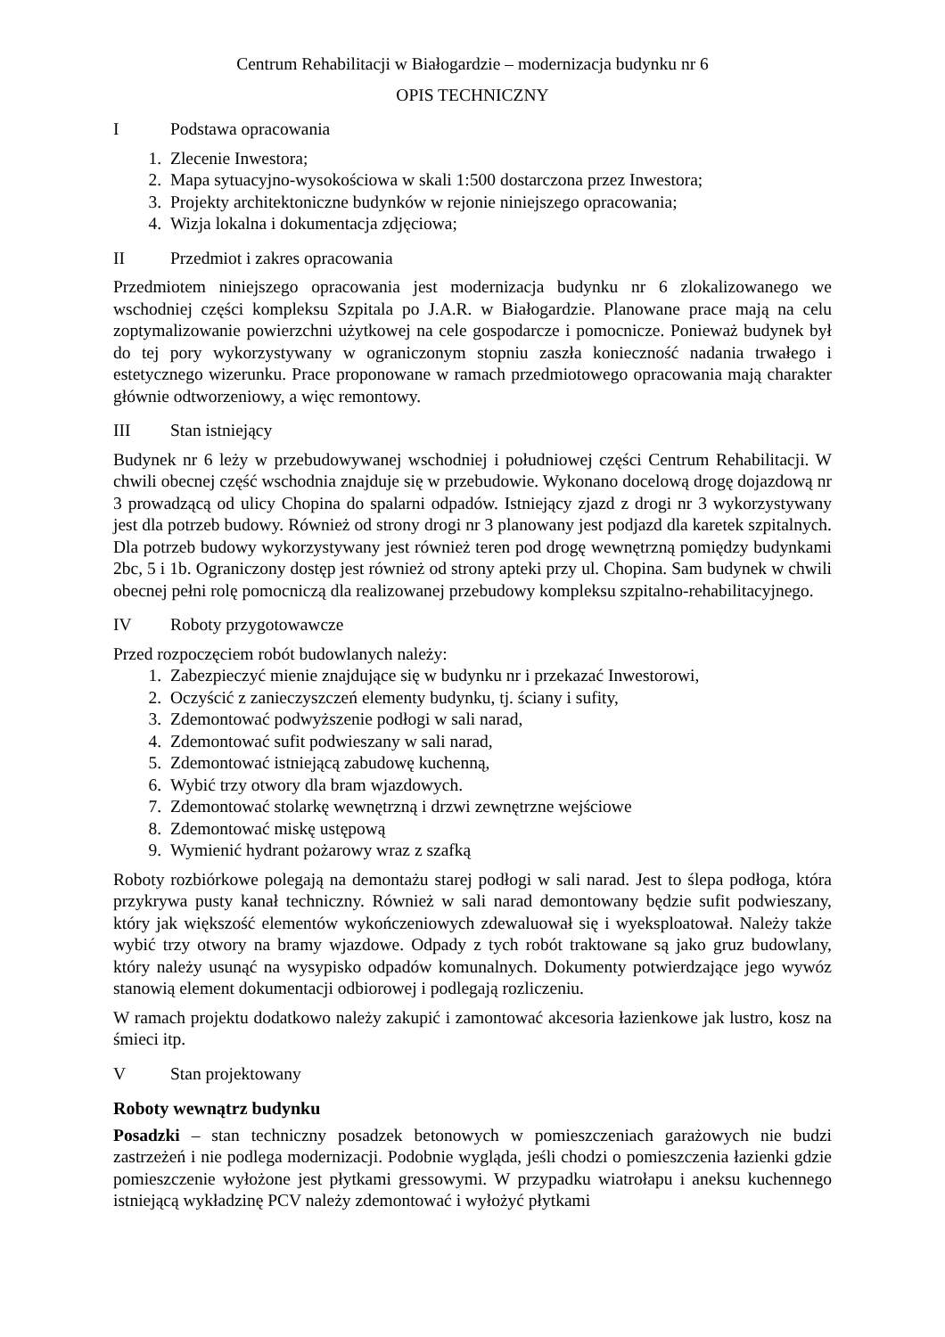Centrum Rehabilitacji w Białogardzie – modernizacja budynku nr 6
OPIS TECHNICZNY
I Podstawa opracowania
1. Zlecenie Inwestora;
2. Mapa sytuacyjno-wysokościowa w skali 1:500 dostarczona przez Inwestora;
3. Projekty architektoniczne budynków w rejonie niniejszego opracowania;
4. Wizja lokalna i dokumentacja zdjęciowa;
II Przedmiot i zakres opracowania
Przedmiotem niniejszego opracowania jest modernizacja budynku nr 6 zlokalizowanego we wschodniej części kompleksu Szpitala po J.A.R. w Białogardzie. Planowane prace mają na celu zoptymalizowanie powierzchni użytkowej na cele gospodarcze i pomocnicze. Ponieważ budynek był do tej pory wykorzystywany w ograniczonym stopniu zaszła konieczność nadania trwałego i estetycznego wizerunku. Prace proponowane w ramach przedmiotowego opracowania mają charakter głównie odtworzeniowy, a więc remontowy.
III Stan istniejący
Budynek nr 6 leży w przebudowywanej wschodniej i południowej części Centrum Rehabilitacji. W chwili obecnej część wschodnia znajduje się w przebudowie. Wykonano docelową drogę dojazdową nr 3 prowadzącą od ulicy Chopina do spalarni odpadów. Istniejący zjazd z drogi nr 3 wykorzystywany jest dla potrzeb budowy. Również od strony drogi nr 3 planowany jest podjazd dla karetek szpitalnych. Dla potrzeb budowy wykorzystywany jest również teren pod drogę wewnętrzną pomiędzy budynkami 2bc, 5 i 1b. Ograniczony dostęp jest również od strony apteki przy ul. Chopina. Sam budynek w chwili obecnej pełni rolę pomocniczą dla realizowanej przebudowy kompleksu szpitalno-rehabilitacyjnego.
IV Roboty przygotowawcze
Przed rozpoczęciem robót budowlanych należy:
1. Zabezpieczyć mienie znajdujące się w budynku nr i przekazać Inwestorowi,
2. Oczyścić z zanieczyszczeń elementy budynku, tj. ściany i sufity,
3. Zdemontować podwyższenie podłogi w sali narad,
4. Zdemontować sufit podwieszany w sali narad,
5. Zdemontować istniejącą zabudowę kuchenną,
6. Wybić trzy otwory dla bram wjazdowych.
7. Zdemontować stolarkę wewnętrzną i drzwi zewnętrzne wejściowe
8. Zdemontować miskę ustępową
9. Wymienić hydrant pożarowy wraz z szafką
Roboty rozbiórkowe polegają na demontażu starej podłogi w sali narad. Jest to ślepa podłoga, która przykrywa pusty kanał techniczny. Również w sali narad demontowany będzie sufit podwieszany, który jak większość elementów wykończeniowych zdewaluował się i wyeksploatował. Należy także wybić trzy otwory na bramy wjazdowe. Odpady z tych robót traktowane są jako gruz budowlany, który należy usunąć na wysypisko odpadów komunalnych. Dokumenty potwierdzające jego wywóz stanowią element dokumentacji odbiorowej i podlegają rozliczeniu.
W ramach projektu dodatkowo należy zakupić i zamontować akcesoria łazienkowe jak lustro, kosz na śmieci itp.
V Stan projektowany
Roboty wewnątrz budynku
Posadzki – stan techniczny posadzek betonowych w pomieszczeniach garażowych nie budzi zastrzeżeń i nie podlega modernizacji. Podobnie wygląda, jeśli chodzi o pomieszczenia łazienki gdzie pomieszczenie wyłożone jest płytkami gressowymi. W przypadku wiatrołapu i aneksu kuchennego istniejącą wykładzinę PCV należy zdemontować i wyłożyć płytkami